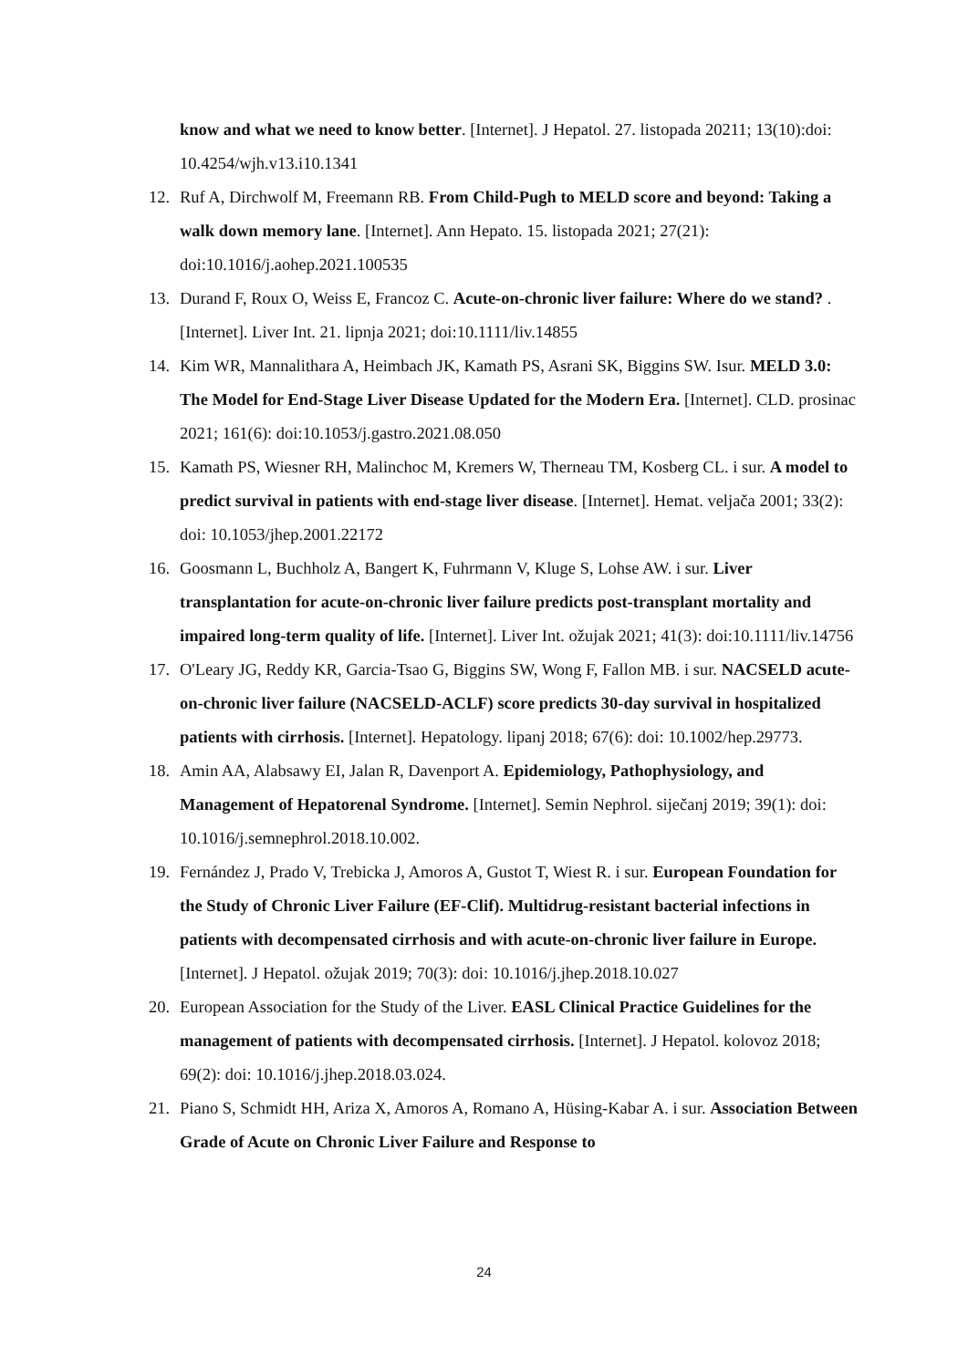know and what we need to know better. [Internet]. J Hepatol. 27. listopada 20211; 13(10):doi: 10.4254/wjh.v13.i10.1341
12. Ruf A, Dirchwolf M, Freemann RB. From Child-Pugh to MELD score and beyond: Taking a walk down memory lane. [Internet]. Ann Hepato. 15. listopada 2021; 27(21): doi:10.1016/j.aohep.2021.100535
13. Durand F, Roux O, Weiss E, Francoz C. Acute-on-chronic liver failure: Where do we stand? . [Internet]. Liver Int. 21. lipnja 2021; doi:10.1111/liv.14855
14. Kim WR, Mannalithara A, Heimbach JK, Kamath PS, Asrani SK, Biggins SW. Isur. MELD 3.0: The Model for End-Stage Liver Disease Updated for the Modern Era. [Internet]. CLD. prosinac 2021; 161(6): doi:10.1053/j.gastro.2021.08.050
15. Kamath PS, Wiesner RH, Malinchoc M, Kremers W, Therneau TM, Kosberg CL. i sur. A model to predict survival in patients with end-stage liver disease. [Internet]. Hemat. veljača 2001; 33(2): doi: 10.1053/jhep.2001.22172
16. Goosmann L, Buchholz A, Bangert K, Fuhrmann V, Kluge S, Lohse AW. i sur. Liver transplantation for acute-on-chronic liver failure predicts post-transplant mortality and impaired long-term quality of life. [Internet]. Liver Int. ožujak 2021; 41(3): doi:10.1111/liv.14756
17. O'Leary JG, Reddy KR, Garcia-Tsao G, Biggins SW, Wong F, Fallon MB. i sur. NACSELD acute-on-chronic liver failure (NACSELD-ACLF) score predicts 30-day survival in hospitalized patients with cirrhosis. [Internet]. Hepatology. lipanj 2018; 67(6): doi: 10.1002/hep.29773.
18. Amin AA, Alabsawy EI, Jalan R, Davenport A. Epidemiology, Pathophysiology, and Management of Hepatorenal Syndrome. [Internet]. Semin Nephrol. siječanj 2019; 39(1): doi: 10.1016/j.semnephrol.2018.10.002.
19. Fernández J, Prado V, Trebicka J, Amoros A, Gustot T, Wiest R. i sur. European Foundation for the Study of Chronic Liver Failure (EF-Clif). Multidrug-resistant bacterial infections in patients with decompensated cirrhosis and with acute-on-chronic liver failure in Europe. [Internet]. J Hepatol. ožujak 2019; 70(3): doi: 10.1016/j.jhep.2018.10.027
20. European Association for the Study of the Liver. EASL Clinical Practice Guidelines for the management of patients with decompensated cirrhosis. [Internet]. J Hepatol. kolovoz 2018; 69(2): doi: 10.1016/j.jhep.2018.03.024.
21. Piano S, Schmidt HH, Ariza X, Amoros A, Romano A, Hüsing-Kabar A. i sur. Association Between Grade of Acute on Chronic Liver Failure and Response to
24